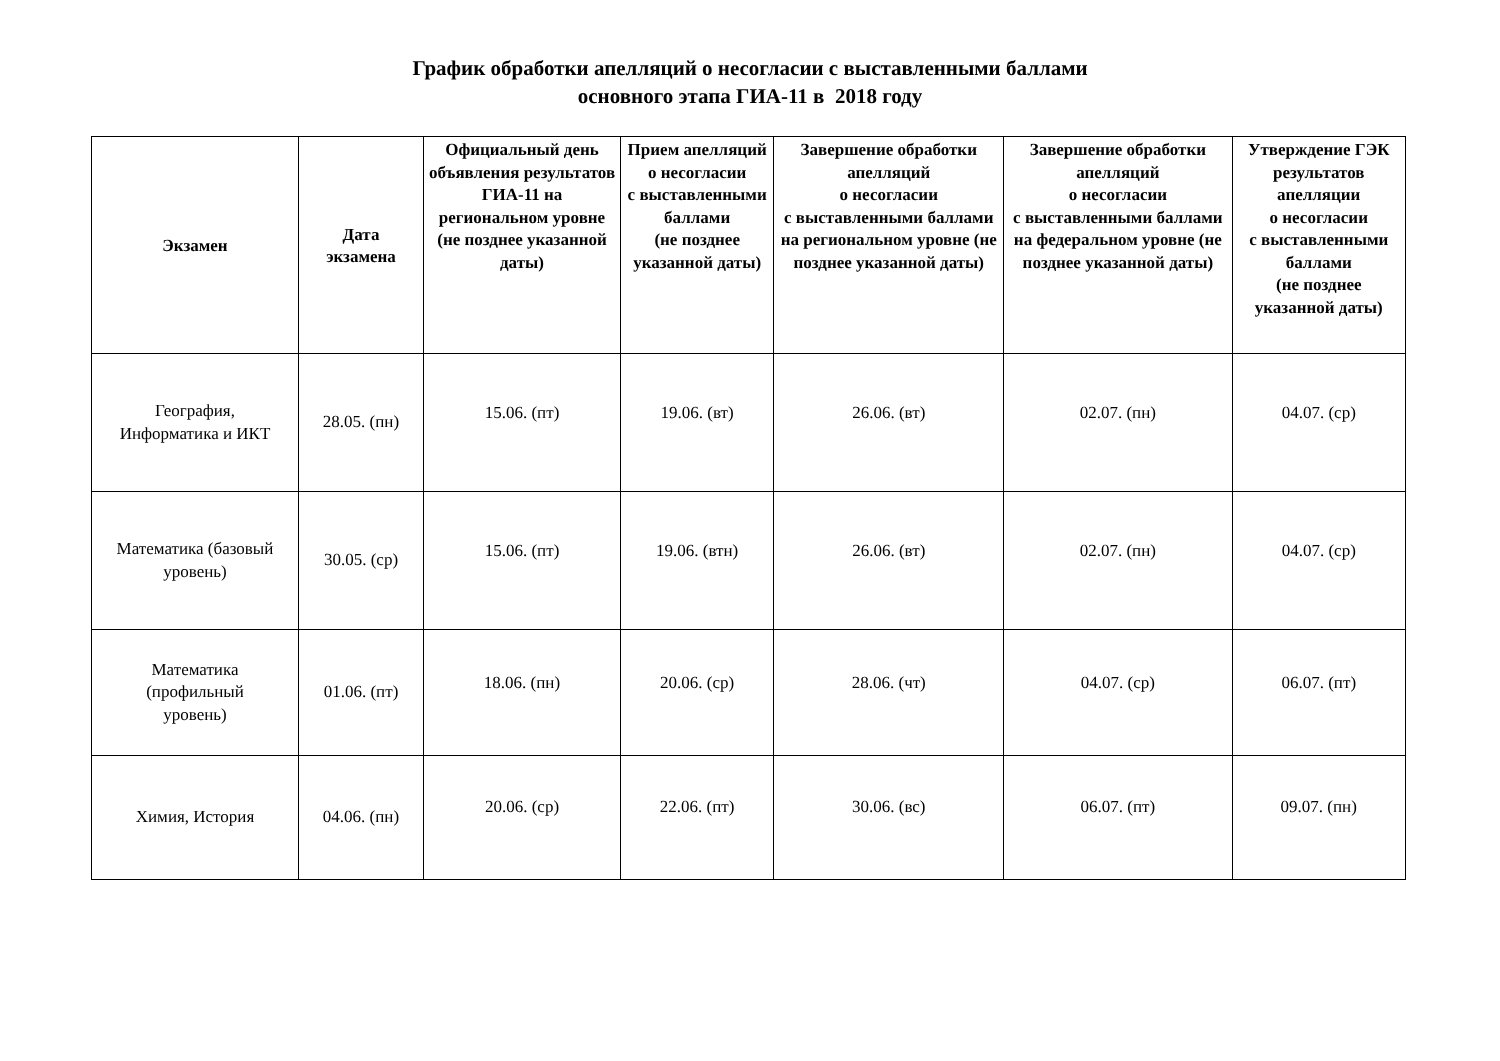График обработки апелляций о несогласии с выставленными баллами
основного этапа ГИА-11 в 2018 году
| Экзамен | Дата экзамена | Официальный день объявления результатов ГИА-11 на региональном уровне (не позднее указанной даты) | Прием апелляций о несогласии с выставленными баллами (не позднее указанной даты) | Завершение обработки апелляций о несогласии с выставленными баллами на региональном уровне (не позднее указанной даты) | Завершение обработки апелляций о несогласии с выставленными баллами на федеральном уровне (не позднее указанной даты) | Утверждение ГЭК результатов апелляции о несогласии с выставленными баллами (не позднее указанной даты) |
| --- | --- | --- | --- | --- | --- | --- |
| География, Информатика и ИКТ | 28.05. (пн) | 15.06. (пт) | 19.06. (вт) | 26.06. (вт) | 02.07. (пн) | 04.07. (ср) |
| Математика (базовый уровень) | 30.05. (ср) | 15.06. (пт) | 19.06. (втн) | 26.06. (вт) | 02.07. (пн) | 04.07. (ср) |
| Математика (профильный уровень) | 01.06. (пт) | 18.06. (пн) | 20.06. (ср) | 28.06. (чт) | 04.07. (ср) | 06.07. (пт) |
| Химия, История | 04.06. (пн) | 20.06. (ср) | 22.06. (пт) | 30.06. (вс) | 06.07. (пт) | 09.07. (пн) |